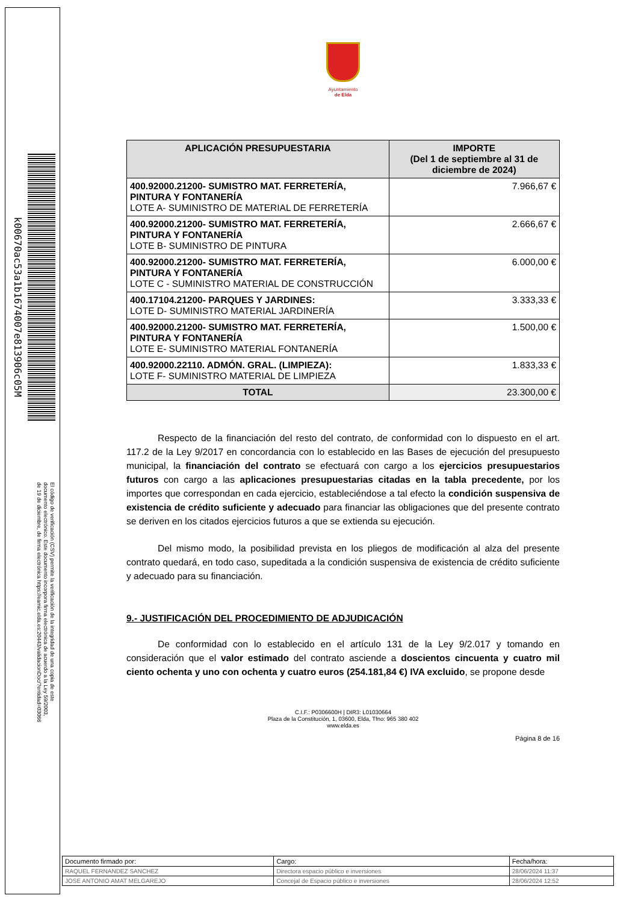k00670ac53a1b1674007e813906c05M
El código de verificación (CSV) permite la verificación de la integridad de una copia de este documento electrónico. Este documento incorpora firma electrónica de acuerdo a la Ley 59/2003, de 19 de diciembre, de firma electrónica https://eamic.elda.es:20443/validacionDoc/?entidad=03066
Ayuntamiento
de Elda
| APLICACIÓN PRESUPUESTARIA | IMPORTE (Del 1 de septiembre al 31 de diciembre de 2024) |
| --- | --- |
| 400.92000.21200- SUMISTRO MAT. FERRETERÍA, PINTURA Y FONTANERÍA LOTE A- SUMINISTRO DE MATERIAL DE FERRETERÍA | 7.966,67 € |
| 400.92000.21200- SUMISTRO MAT. FERRETERÍA, PINTURA Y FONTANERÍA LOTE B- SUMINISTRO DE PINTURA | 2.666,67 € |
| 400.92000.21200- SUMISTRO MAT. FERRETERÍA, PINTURA Y FONTANERÍA LOTE C - SUMINISTRO MATERIAL DE CONSTRUCCIÓN | 6.000,00 € |
| 400.17104.21200- PARQUES Y JARDINES: LOTE D- SUMINISTRO MATERIAL JARDINERÍA | 3.333,33 € |
| 400.92000.21200- SUMISTRO MAT. FERRETERÍA, PINTURA Y FONTANERÍA LOTE E- SUMINISTRO MATERIAL FONTANERÍA | 1.500,00 € |
| 400.92000.22110. ADMÓN. GRAL. (LIMPIEZA): LOTE F- SUMINISTRO MATERIAL DE LIMPIEZA | 1.833,33 € |
| TOTAL | 23.300,00 € |
Respecto de la financiación del resto del contrato, de conformidad con lo dispuesto en el art. 117.2 de la Ley 9/2017 en concordancia con lo establecido en las Bases de ejecución del presupuesto municipal, la financiación del contrato se efectuará con cargo a los ejercicios presupuestarios futuros con cargo a las aplicaciones presupuestarias citadas en la tabla precedente, por los importes que correspondan en cada ejercicio, estableciéndose a tal efecto la condición suspensiva de existencia de crédito suficiente y adecuado para financiar las obligaciones que del presente contrato se deriven en los citados ejercicios futuros a que se extienda su ejecución.
Del mismo modo, la posibilidad prevista en los pliegos de modificación al alza del presente contrato quedará, en todo caso, supeditada a la condición suspensiva de existencia de crédito suficiente y adecuado para su financiación.
9.- JUSTIFICACIÓN DEL PROCEDIMIENTO DE ADJUDICACIÓN
De conformidad con lo establecido en el artículo 131 de la Ley 9/2.017 y tomando en consideración que el valor estimado del contrato asciende a doscientos cincuenta y cuatro mil ciento ochenta y uno con ochenta y cuatro euros (254.181,84 €) IVA excluido, se propone desde
C.I.F.: P0306600H | DIR3: L01030664
Plaza de la Constitución, 1, 03600, Elda, Tfno: 965 380 402
www.elda.es
Página 8 de 16
| Documento firmado por: | Cargo: | Fecha/hora: |
| RAQUEL FERNANDEZ SANCHEZ | Directora espacio público e inversiones | 28/06/2024 11:37 |
| JOSE ANTONIO AMAT MELGAREJO | Concejal de Espacio público e inversiones | 28/06/2024 12:52 |